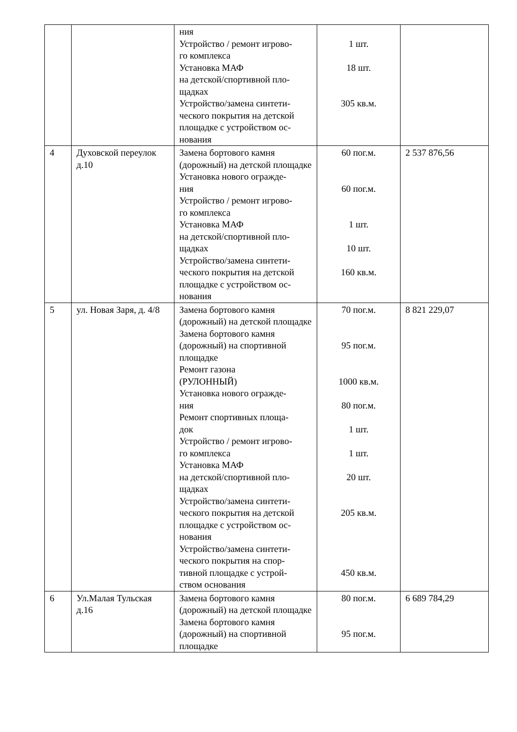| | | ния Устройство / ремонт игрово- го комплекса Установка МАФ на детской/спортивной пло- щадках Устройство/замена синтети- ческого покрытия на детской площадке с устройством ос- нования | 1 шт. 18 шт. 305 кв.м. | |
| 4 | Духовской переулок д.10 | Замена бортового камня (дорожный) на детской площадке Установка нового огражде- ния Устройство / ремонт игрово- го комплекса Установка МАФ на детской/спортивной пло- щадках Устройство/замена синтети- ческого покрытия на детской площадке с устройством ос- нования | 60 пог.м. 60 пог.м. 1 шт. 10 шт. 160 кв.м. | 2 537 876,56 |
| 5 | ул. Новая Заря, д. 4/8 | Замена бортового камня (дорожный) на детской площадке Замена бортового камня (дорожный) на спортивной площадке Ремонт газона (РУЛОННЫЙ) Установка нового огражде- ния Ремонт спортивных площа- док Устройство / ремонт игрово- го комплекса Установка МАФ на детской/спортивной пло- щадках Устройство/замена синтети- ческого покрытия на детской площадке с устройством ос- нования Устройство/замена синтети- ческого покрытия на спор- тивной площадке с устрой- ством основания | 70 пог.м. 95 пог.м. 1000 кв.м. 80 пог.м. 1 шт. 1 шт. 20 шт. 205 кв.м. 450 кв.м. | 8 821 229,07 |
| 6 | Ул.Малая Тульская д.16 | Замена бортового камня (дорожный) на детской площадке Замена бортового камня (дорожный) на спортивной площадке | 80 пог.м. 95 пог.м. | 6 689 784,29 |